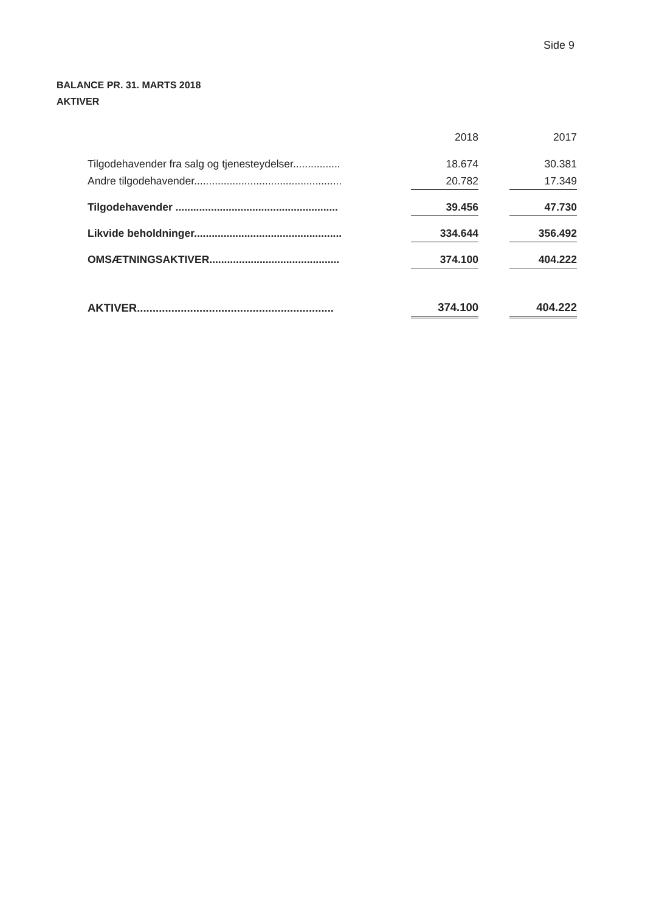Side 9
BALANCE PR. 31. MARTS 2018
AKTIVER
| | | 2018 | | 2017 |
| --- | --- | --- | --- | --- |
| Tilgodehavender fra salg og tjenesteydelser................ | | 18.674 | | 30.381 |
| Andre tilgodehavender.................................................. | | 20.782 | | 17.349 |
| Tilgodehavender ....................................................... | | 39.456 | | 47.730 |
| Likvide beholdninger.................................................. | | 334.644 | | 356.492 |
| OMSÆTNINGSAKTIVER............................................ | | 374.100 | | 404.222 |
| AKTIVER............................................................... | | 374.100 | | 404.222 |